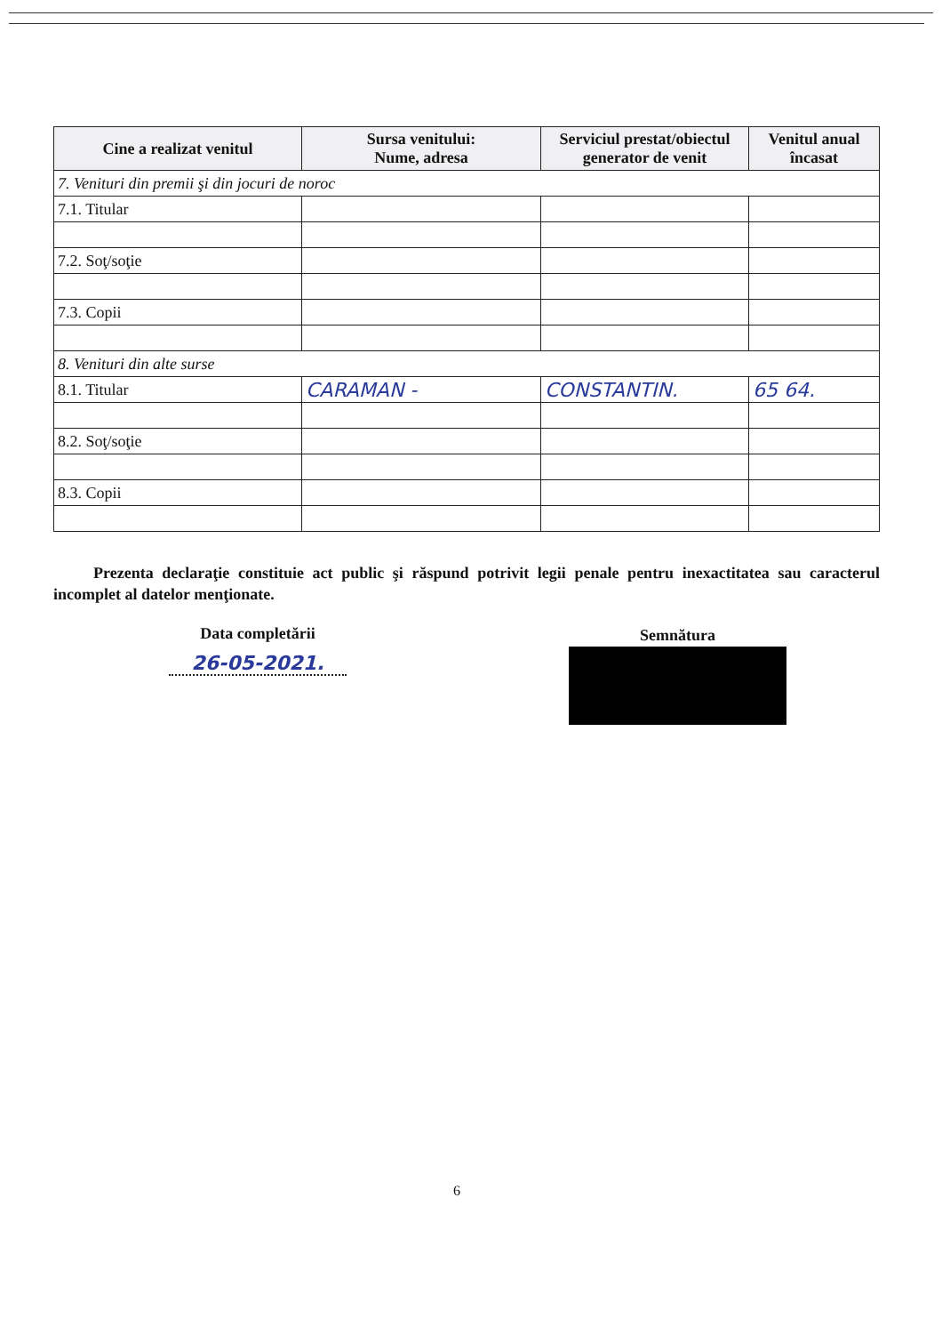| Cine a realizat venitul | Sursa venitului: Nume, adresa | Serviciul prestat/obiectul generator de venit | Venitul anual încasat |
| --- | --- | --- | --- |
| 7. Venituri din premii şi din jocuri de noroc | | | |
| 7.1. Titular | | | |
| 7.2. Soţ/soţie | | | |
| 7.3. Copii | | | |
| 8. Venituri din alte surse | | | |
| 8.1. Titular | CARAMAN - | CONSTANTIN. | 65 64. |
| 8.2. Soţ/soţie | | | |
| 8.3. Copii | | | |
Prezenta declaraţie constituie act public şi răspund potrivit legii penale pentru inexactitatea sau caracterul incomplet al datelor menţionate.
Data completării
26-05-2021.
Semnătura
6